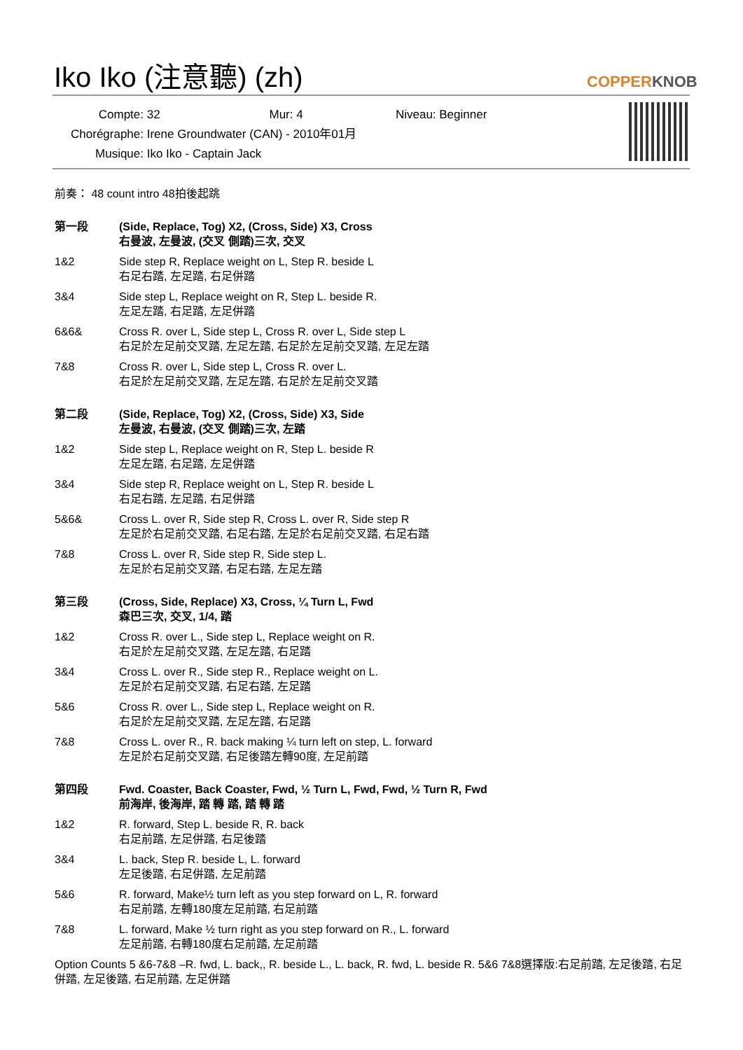Iko Iko (注意聽) (zh) COPPERKNOB
Compte: 32 Mur: 4 Niveau: Beginner
Chorégraphe: Irene Groundwater (CAN) - 2010年01月
Musique: Iko Iko - Captain Jack
前奏： 48 count intro 48拍後起跳
第一段 (Side, Replace, Tog) X2, (Cross, Side) X3, Cross
右曼波, 左曼波, (交叉 側踏)三次, 交叉
1&2 Side step R, Replace weight on L, Step R. beside L
右足右踏, 左足踏, 右足併踏
3&4 Side step L, Replace weight on R, Step L. beside R.
左足左踏, 右足踏, 左足併踏
6&6& Cross R. over L, Side step L, Cross R. over L, Side step L
右足於左足前交叉踏, 左足左踏, 右足於左足前交叉踏, 左足左踏
7&8 Cross R. over L, Side step L, Cross R. over L.
右足於左足前交叉踏, 左足左踏, 右足於左足前交叉踏
第二段 (Side, Replace, Tog) X2, (Cross, Side) X3, Side
左曼波, 右曼波, (交叉 側踏)三次, 左踏
1&2 Side step L, Replace weight on R, Step L. beside R
左足左踏, 右足踏, 左足併踏
3&4 Side step R, Replace weight on L, Step R. beside L
右足右踏, 左足踏, 右足併踏
5&6& Cross L. over R, Side step R, Cross L. over R, Side step R
左足於右足前交叉踏, 右足右踏, 左足於右足前交叉踏, 右足右踏
7&8 Cross L. over R, Side step R, Side step L.
左足於右足前交叉踏, 右足右踏, 左足左踏
第三段 (Cross, Side, Replace) X3, Cross, ¼ Turn L, Fwd
森巴三次, 交叉, 1/4, 踏
1&2 Cross R. over L., Side step L, Replace weight on R.
右足於左足前交叉踏, 左足左踏, 右足踏
3&4 Cross L. over R., Side step R., Replace weight on L.
左足於右足前交叉踏, 右足右踏, 左足踏
5&6 Cross R. over L., Side step L, Replace weight on R.
右足於左足前交叉踏, 左足左踏, 右足踏
7&8 Cross L. over R., R. back making ¼ turn left on step, L. forward
左足於右足前交叉踏, 右足後踏左轉90度, 左足前踏
第四段 Fwd. Coaster, Back Coaster, Fwd, ½ Turn L, Fwd, Fwd, ½ Turn R, Fwd
前海岸, 後海岸, 踏 轉 踏, 踏 轉 踏
1&2 R. forward, Step L. beside R, R. back
右足前踏, 左足併踏, 右足後踏
3&4 L. back, Step R. beside L, L. forward
左足後踏, 右足併踏, 左足前踏
5&6 R. forward, Make½ turn left as you step forward on L, R. forward
右足前踏, 左轉180度左足前踏, 右足前踏
7&8 L. forward, Make ½ turn right as you step forward on R., L. forward
左足前踏, 右轉180度右足前踏, 左足前踏
Option Counts 5 &6-7&8 –R. fwd, L. back,, R. beside L., L. back, R. fwd, L. beside R. 5&6 7&8選擇版:右足前踏, 左足後踏, 右足併踏, 左足後踏, 右足前踏, 左足併踏